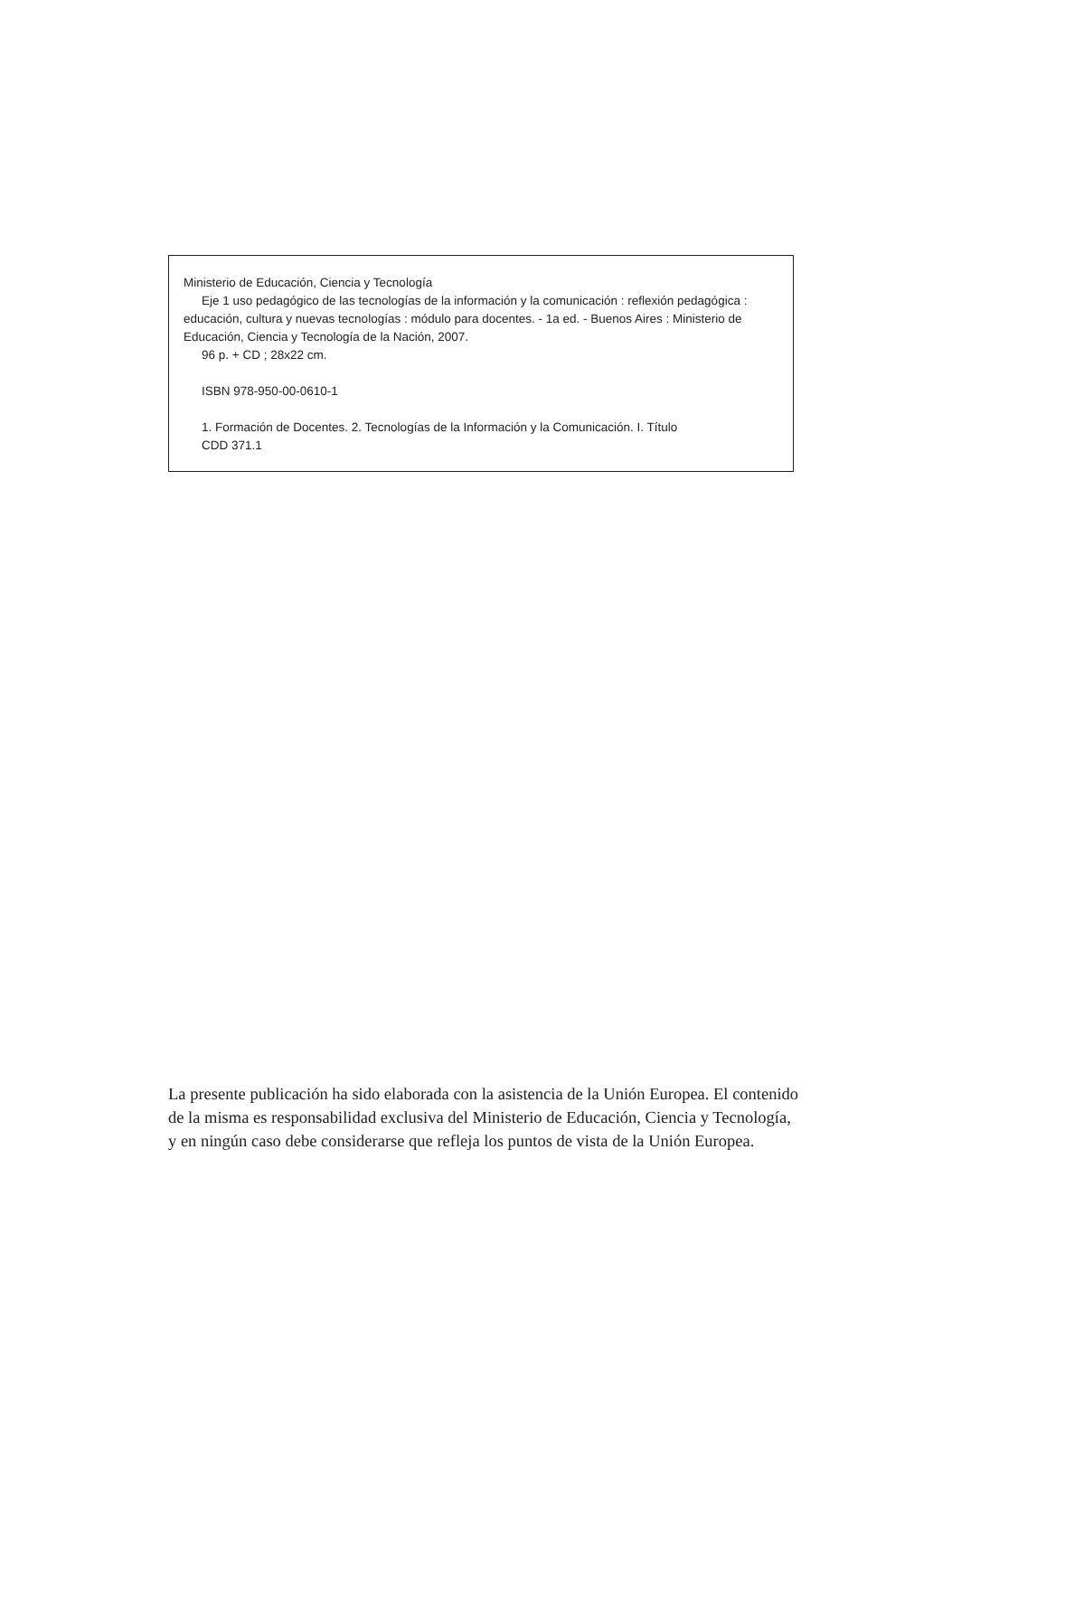Ministerio de Educación, Ciencia y Tecnología
Eje 1 uso pedagógico de las tecnologías de la información y la comunicación : reflexión pedagógica : educación, cultura y nuevas tecnologías : módulo para docentes. - 1a ed. - Buenos Aires : Ministerio de Educación, Ciencia y Tecnología de la Nación, 2007.
96 p. + CD ; 28x22 cm.
ISBN 978-950-00-0610-1
1. Formación de Docentes. 2. Tecnologías de la Información y la Comunicación. I. Título
CDD 371.1
La presente publicación ha sido elaborada con la asistencia de la Unión Europea. El contenido de la misma es responsabilidad exclusiva del Ministerio de Educación, Ciencia y Tecnología, y en ningún caso debe considerarse que refleja los puntos de vista de la Unión Europea.